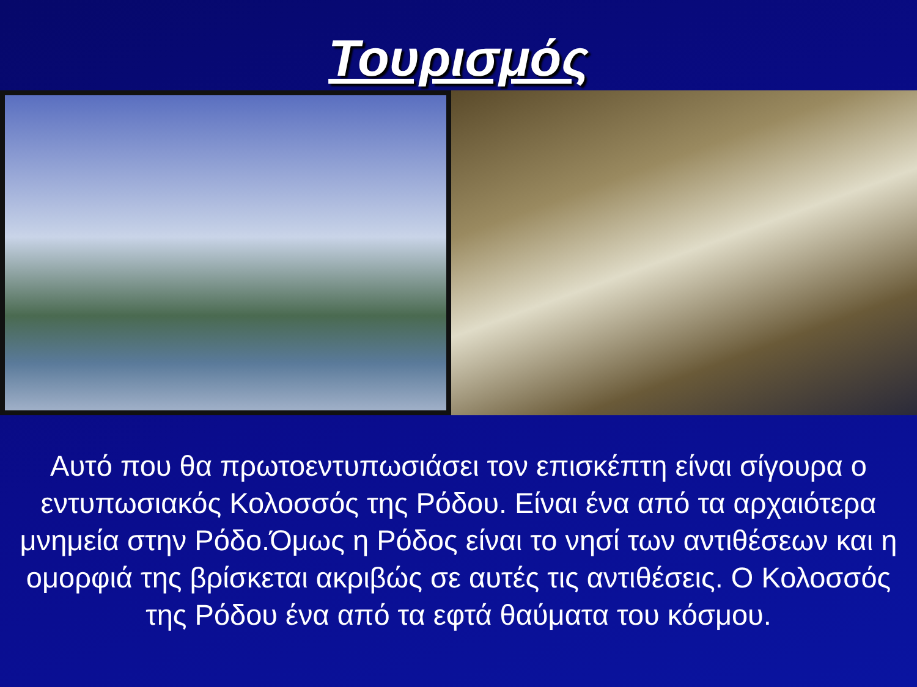Τουρισμός
Αυτό που θα πρωτοεντυπωσιάσει τον επισκέπτη είναι σίγουρα ο εντυπωσιακός Κολοσσός της Ρόδου. Είναι ένα από τα αρχαιότερα μνημεία στην Ρόδο.Όμως η Ρόδος είναι το νησί των αντιθέσεων και η ομορφιά της βρίσκεται ακριβώς σε αυτές τις αντιθέσεις. Ο Κολοσσός της Ρόδου ένα από τα εφτά θαύματα του κόσμου.